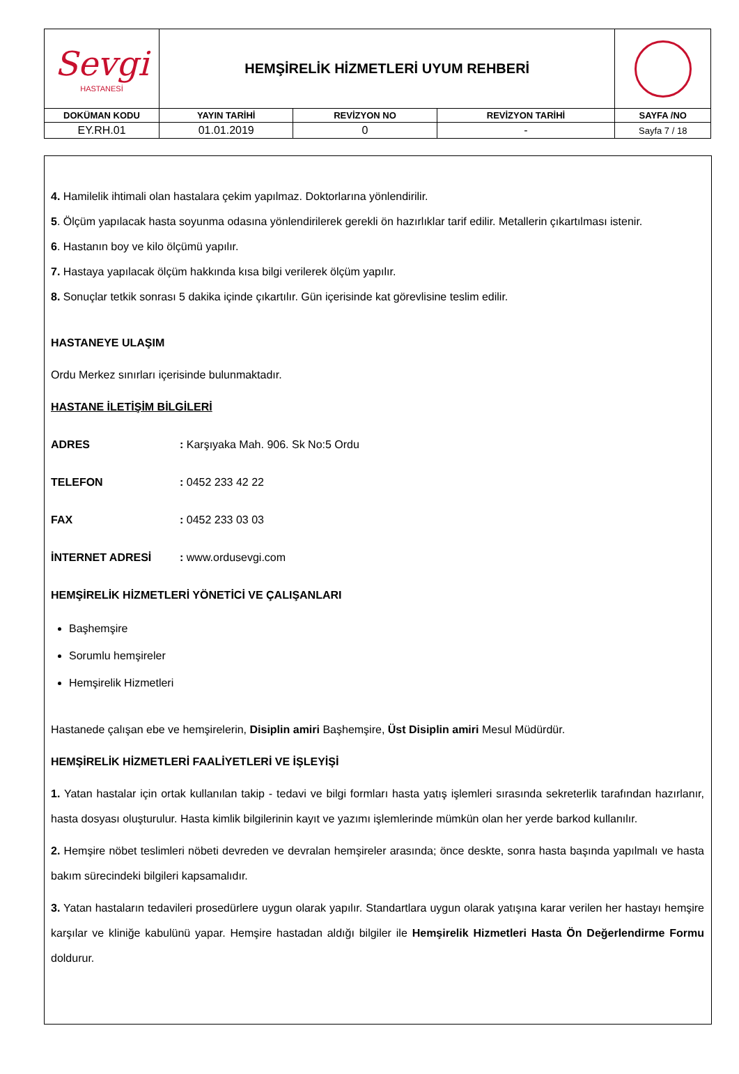| Sevgi HASTANESİ | HEMŞİRELİK HİZMETLERİ UYUM REHBERİ | | | |
| DOKÜMAN KODU | YAYIN TARİHİ | REVİZYON NO | REVİZYON TARİHİ | SAYFA /NO |
| EY.RH.01 | 01.01.2019 | 0 | - | Sayfa 7 / 18 |
4. Hamilelik ihtimali olan hastalara çekim yapılmaz. Doktorlarına yönlendirilir.
5. Ölçüm yapılacak hasta soyunma odasına yönlendirilerek gerekli ön hazırlıklar tarif edilir. Metallerin çıkartılması istenir.
6. Hastanın boy ve kilo ölçümü yapılır.
7. Hastaya yapılacak ölçüm hakkında kısa bilgi verilerek ölçüm yapılır.
8. Sonuçlar tetkik sonrası 5 dakika içinde çıkartılır. Gün içerisinde kat görevlisine teslim edilir.
HASTANEYE ULAŞIM
Ordu Merkez sınırları içerisinde bulunmaktadır.
HASTANE İLETİŞİM BİLGİLERİ
ADRES: Karşıyaka Mah. 906. Sk No:5 Ordu
TELEFON: 0452 233 42 22
FAX: 0452 233 03 03
İNTERNET ADRESİ: www.ordusevgi.com
HEMŞİRELİK HİZMETLERİ YÖNETİCİ VE ÇALIŞANLARI
Başhemşire
Sorumlu hemşireler
Hemşirelik Hizmetleri
Hastanede çalışan ebe ve hemşirelerin, Disiplin amiri Başhemşire, Üst Disiplin amiri Mesul Müdürdür.
HEMŞİRELİK HİZMETLERİ FAALİYETLERİ VE İŞLEYİŞİ
1. Yatan hastalar için ortak kullanılan takip - tedavi ve bilgi formları hasta yatış işlemleri sırasında sekreterlik tarafından hazırlanır, hasta dosyası oluşturulur. Hasta kimlik bilgilerinin kayıt ve yazımı işlemlerinde mümkün olan her yerde barkod kullanılır.
2. Hemşire nöbet teslimleri nöbeti devreden ve devralan hemşireler arasında; önce deskte, sonra hasta başında yapılmalı ve hasta bakım sürecindeki bilgileri kapsamalıdır.
3. Yatan hastaların tedavileri prosedürlere uygun olarak yapılır. Standartlara uygun olarak yatışına karar verilen her hastayı hemşire karşılar ve kliniğe kabulünü yapar. Hemşire hastadan aldığı bilgiler ile Hemşirelik Hizmetleri Hasta Ön Değerlendirme Formu doldurur.